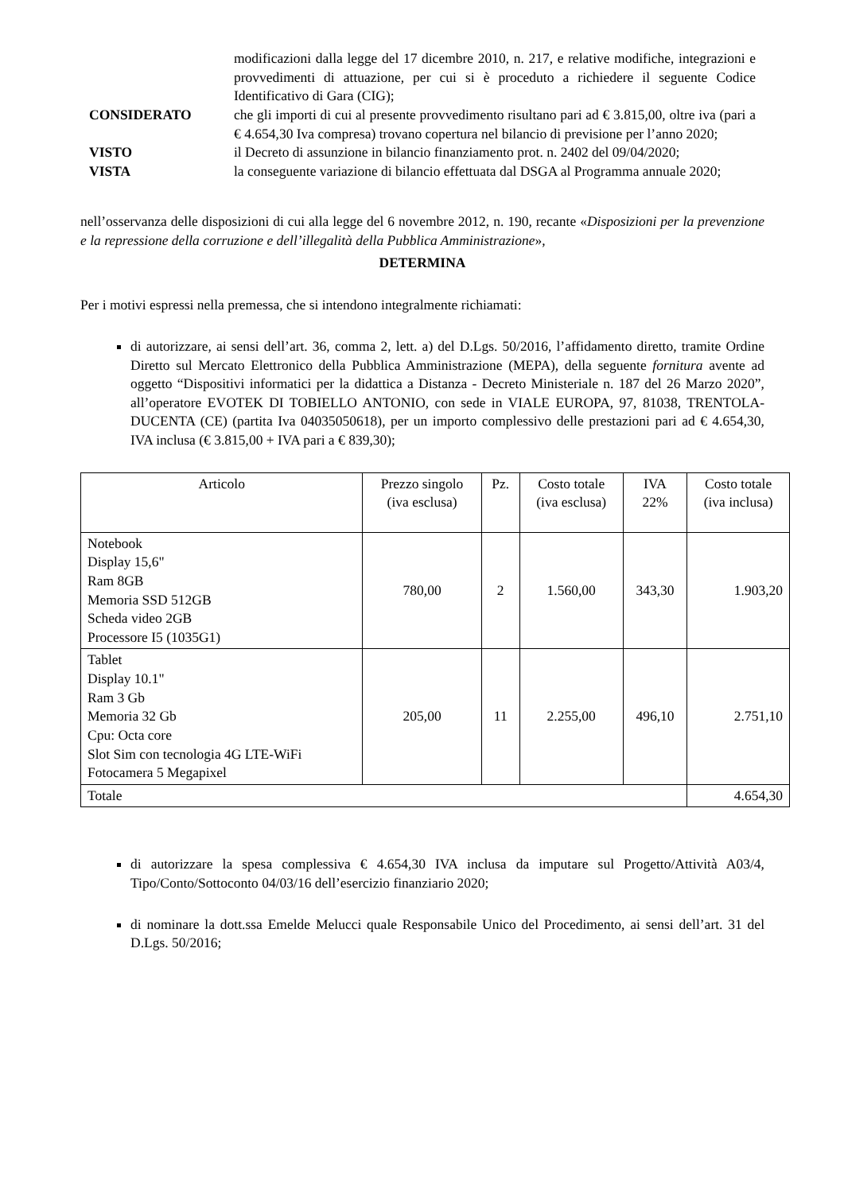modificazioni dalla legge del 17 dicembre 2010, n. 217, e relative modifiche, integrazioni e provvedimenti di attuazione, per cui si è proceduto a richiedere il seguente Codice Identificativo di Gara (CIG);
CONSIDERATO che gli importi di cui al presente provvedimento risultano pari ad € 3.815,00, oltre iva (pari a € 4.654,30 Iva compresa) trovano copertura nel bilancio di previsione per l’anno 2020;
VISTO il Decreto di assunzione in bilancio finanziamento prot. n. 2402 del 09/04/2020;
VISTA la conseguente variazione di bilancio effettuata dal DSGA al Programma annuale 2020;
nell’osservanza delle disposizioni di cui alla legge del 6 novembre 2012, n. 190, recante «Disposizioni per la prevenzione e la repressione della corruzione e dell’illegalità della Pubblica Amministrazione»,
DETERMINA
Per i motivi espressi nella premessa, che si intendono integralmente richiamati:
di autorizzare, ai sensi dell’art. 36, comma 2, lett. a) del D.Lgs. 50/2016, l’affidamento diretto, tramite Ordine Diretto sul Mercato Elettronico della Pubblica Amministrazione (MEPA), della seguente fornitura avente ad oggetto “Dispositivi informatici per la didattica a Distanza - Decreto Ministeriale n. 187 del 26 Marzo 2020”, all’operatore EVOTEK DI TOBIELLO ANTONIO, con sede in VIALE EUROPA, 97, 81038, TRENTOLA-DUCENTA (CE) (partita Iva 04035050618), per un importo complessivo delle prestazioni pari ad € 4.654,30, IVA inclusa (€ 3.815,00 + IVA pari a € 839,30);
| Articolo | Prezzo singolo (iva esclusa) | Pz. | Costo totale (iva esclusa) | IVA 22% | Costo totale (iva inclusa) |
| --- | --- | --- | --- | --- | --- |
| Notebook Display 15,6" Ram 8GB Memoria SSD 512GB Scheda video 2GB Processore I5 (1035G1) | 780,00 | 2 | 1.560,00 | 343,30 | 1.903,20 |
| Tablet Display 10.1" Ram 3 Gb Memoria 32 Gb Cpu: Octa core Slot Sim con tecnologia 4G LTE-WiFi Fotocamera 5 Megapixel | 205,00 | 11 | 2.255,00 | 496,10 | 2.751,10 |
| Totale | | | | | 4.654,30 |
di autorizzare la spesa complessiva € 4.654,30 IVA inclusa da imputare sul Progetto/Attività A03/4, Tipo/Conto/Sottoconto 04/03/16 dell’esercizio finanziario 2020;
di nominare la dott.ssa Emelde Melucci quale Responsabile Unico del Procedimento, ai sensi dell’art. 31 del D.Lgs. 50/2016;